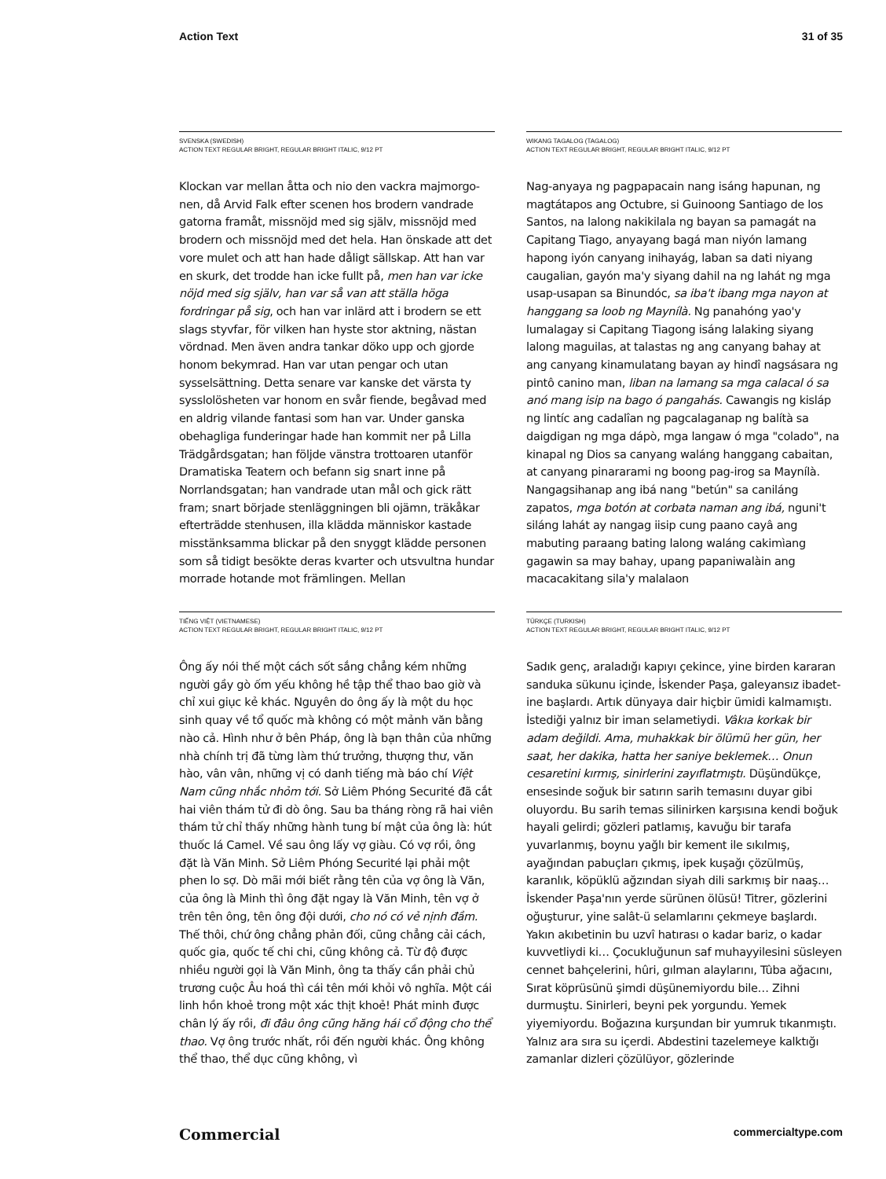Action Text 31 of 35
SVENSKA (SWEDISH)
ACTION TEXT REGULAR BRIGHT, REGULAR BRIGHT ITALIC, 9/12 PT
Klockan var mellan åtta och nio den vackra majmorgo­nen, då Arvid Falk efter scenen hos brodern vandrade gatorna framåt, missnöjd med sig själv, missnöjd med brodern och missnöjd med det hela. Han önskade att det vore mulet och att han hade dåligt sällskap. Att han var en skurk, det trodde han icke fullt på, men han var icke nöjd med sig själv, han var så van att ställa höga fordringar på sig, och han var inlärd att i brodern se ett slags styvfar, för vilken han hyste stor aktning, nästan vördnad. Men även andra tankar döko upp och gjorde honom bekymrad. Han var utan pengar och utan sysselsättning. Detta senare var kanske det värsta ty sysslolösheten var honom en svår fiende, begåvad med en aldrig vilande fantasi som han var. Under ganska obehagliga funderingar hade han kommit ner på Lilla Trädgårdsgatan; han följde vänstra trottoaren utanför Dramatiska Teatern och befann sig snart inne på Norrlandsgatan; han vandrade utan mål och gick rätt fram; snart började stenläggningen bli ojämn, träkåkar efterträdde stenhusen, illa klädda människor kastade misstänksamma blickar på den snyggt klädde personen som så tidigt besökte deras kvarter och ut­svultna hundar morrade hotande mot främlingen. Mellan
WIKANG TAGALOG (TAGALOG)
ACTION TEXT REGULAR BRIGHT, REGULAR BRIGHT ITALIC, 9/12 PT
Nag-anyaya ng pagpapacain nang isáng hapunan, ng magtátapos ang Octubre, si Guinoong Santiago de los Santos, na lalong nakikilala ng bayan sa pamagát na Cap­itang Tiago, anyayang bagá man niyón lamang hapong iyón canyang inihayág, laban sa dati niyang caugalian, gayón ma'y siyang dahil na ng lahát ng mga usap-usapan sa Binundóc, sa iba't ibang mga nayon at hanggang sa loob ng Maynílà. Ng panahóng yao'y lumalagay si Capitang Tiagong isáng lalaking siyang lalong magui­las, at talastas ng ang canyang bahay at ang canyang kinamulatang bayan ay hindî nagsásara ng pintô canino man, liban na lamang sa mga calacal ó sa anó mang isip na bago ó pangahás. Cawangis ng kisláp ng lintíc ang cadalîan ng pagcalaganap ng balítà sa daigdigan ng mga dápò, mga langaw ó mga "colado", na kinapal ng Dios sa canyang waláng hanggang cabaitan, at canyang pinararami ng boong pag-irog sa Maynílà. Nangagsi­hanap ang ibá nang "betún" sa caniláng zapatos, mga botón at corbata naman ang ibá, nguni't siláng lahát ay nangag iisip cung paano cayâ ang mabuting paraang bating lalong waláng cakimìang gagawin sa may bahay, upang papaniwalàin ang macacakitang sila'y malalaon
TIẾNG VIỆT (VIETNAMESE)
ACTION TEXT REGULAR BRIGHT, REGULAR BRIGHT ITALIC, 9/12 PT
Ông ấy nói thế một cách sốt sắng chẳng kém những người gầy gò ốm yếu không hề tập thể thao bao giờ và chỉ xui giục kẻ khác. Nguyên do ông ấy là một du học sinh quay về tổ quốc mà không có một mảnh văn bằng nào cả. Hình như ở bên Pháp, ông là bạn thân của những nhà chính trị đã từng làm thứ trưởng, thượng thư, văn hào, vân vân, những vị có danh tiếng mà báo chí Việt Nam cũng nhắc nhỏm tới. Sở Liêm Phóng Securité đã cắt hai viên thám tử đi dò ông. Sau ba tháng ròng rã hai viên thám tử chỉ thấy những hành tung bí mật của ông là: hút thuốc lá Camel. Về sau ông lấy vợ giàu. Có vợ rồi, ông đặt là Văn Minh. Sở Liêm Phóng Securité lại phải một phen lo sợ. Dò mãi mới biết rằng tên của vợ ông là Văn, của ông là Minh thì ông đặt ngay là Văn Minh, tên vợ ở trên tên ông, tên ông đội dưới, cho nó có vẻ nịnh đầm. Thế thôi, chứ ông chẳng phản đối, cũng chẳng cải cách, quốc gia, quốc tế chi chi, cũng không cả. Từ độ được nhiều người gọi là Văn Minh, ông ta thấy cần phải chủ trương cuộc Âu hoá thì cái tên mới khỏi vô nghĩa. Một cái linh hồn khoẻ trong một xác thịt khoẻ! Phát minh được chân lý ấy rồi, đi đâu ông cũng hăng hái cổ động cho thể thao. Vợ ông trước nhất, rồi đến người khác. Ông không thể thao, thể dục cũng không, vì
TÜRKÇE (TURKISH)
ACTION TEXT REGULAR BRIGHT, REGULAR BRIGHT ITALIC, 9/12 PT
Sadık genç, araladığı kapıyı çekince, yine birden kararan sanduka sükunu içinde, İskender Paşa, galeyansız ibadet­ine başlardı. Artık dünyaya dair hiçbir ümidi kalmamıştı. İstediği yalnız bir iman selametiydi. Vâkıa korkak bir adam değildi. Ama, muhakkak bir ölümü her gün, her saat, her dakika, hatta her saniye beklemek… Onun cesaretini kırmış, sinirlerini zayıflatmıştı. Düşündükçe, ensesinde soğuk bir satırın sarih temasını duyar gibi oluyordu. Bu sarih temas silinirken karşısına kendi boğuk hayali gelir­di; gözleri patlamış, kavuğu bir tarafa yuvarlanmış, boynu yağlı bir kement ile sıkılmış, ayağından pabuçları çıkmış, ipek kuşağı çözülmüş, karanlık, köpüklü ağzından siyah dili sarkmış bir naaş… İskender Paşa'nın yerde sürünen ölüsü! Titrer, gözlerini oğuşturur, yine salât-ü selamlarını çekmeye başlardı. Yakın akıbetinin bu uzvî hatırası o kadar bariz, o kadar kuvvetliydi ki… Çocukluğunun saf muhayyilesini süsleyen cennet bahçelerini, hûri, gılman alaylarını, Tûba ağacını, Sırat köprüsünü şimdi düşünemiyordu bile… Zihni durmuştu. Sinirleri, beyni pek yorgundu. Yemek yiyemiyordu. Boğazına kurşundan bir yumruk tıkanmıştı. Yalnız ara sıra su içerdi. Abdestini tazelemeye kalktığı zamanlar dizleri çözülüyor, gözlerinde
Commercial commercialtype.com